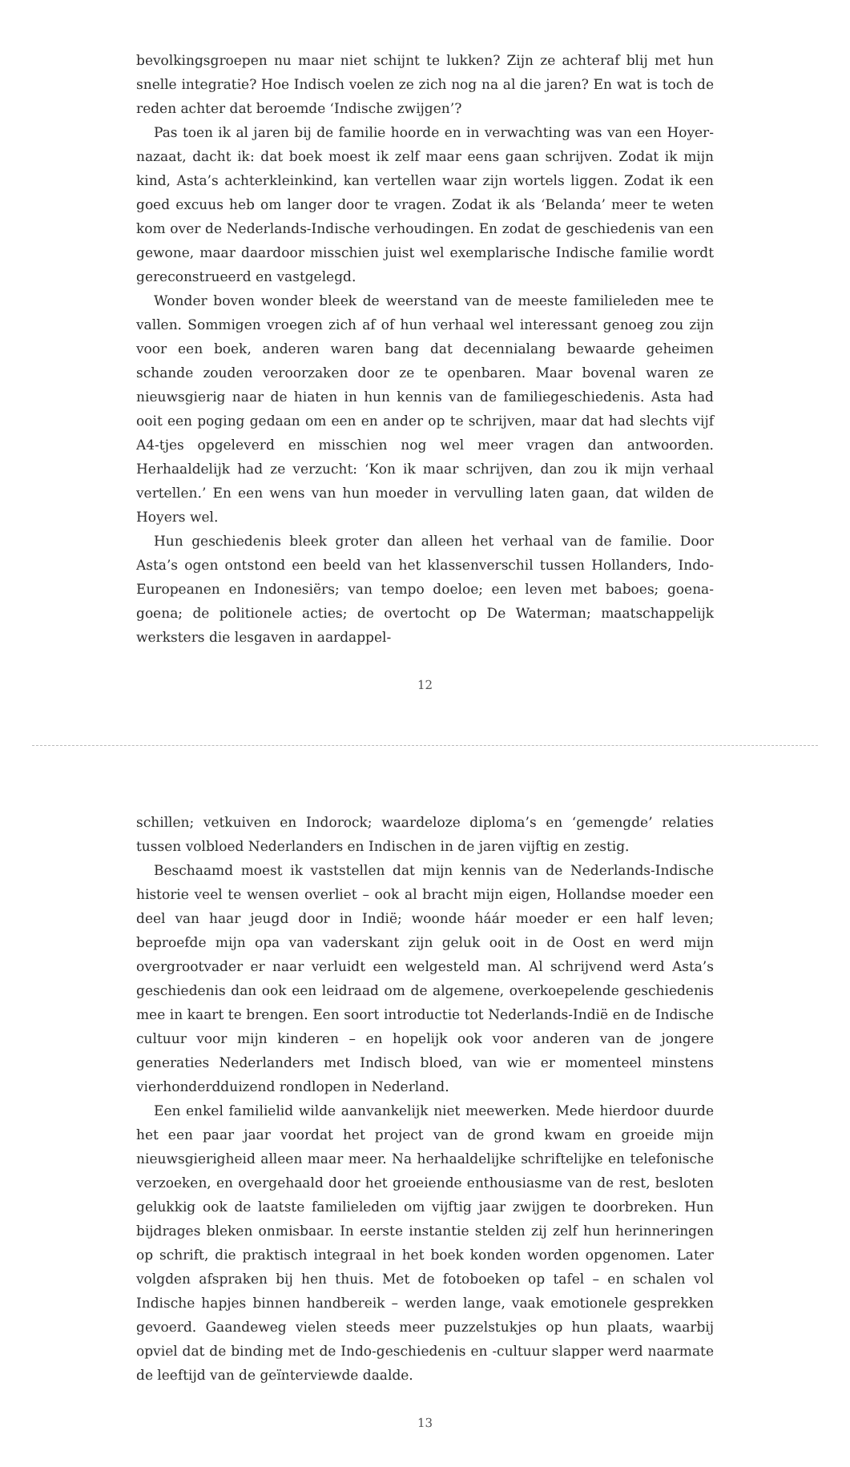bevolkingsgroepen nu maar niet schijnt te lukken? Zijn ze achteraf blij met hun snelle integratie? Hoe Indisch voelen ze zich nog na al die jaren? En wat is toch de reden achter dat beroemde ‘Indische zwijgen’?
Pas toen ik al jaren bij de familie hoorde en in verwachting was van een Hoyer-nazaat, dacht ik: dat boek moest ik zelf maar eens gaan schrijven. Zodat ik mijn kind, Asta’s achterkleinkind, kan vertellen waar zijn wortels liggen. Zodat ik een goed excuus heb om langer door te vragen. Zodat ik als ‘Belanda’ meer te weten kom over de Nederlands-Indische verhoudingen. En zodat de geschiedenis van een gewone, maar daardoor misschien juist wel exemplarische Indische familie wordt gereconstrueerd en vastgelegd.
Wonder boven wonder bleek de weerstand van de meeste familieleden mee te vallen. Sommigen vroegen zich af of hun verhaal wel interessant genoeg zou zijn voor een boek, anderen waren bang dat decennialang bewaarde geheimen schande zouden veroorzaken door ze te openbaren. Maar bovenal waren ze nieuwsgierig naar de hiaten in hun kennis van de familiegeschiedenis. Asta had ooit een poging gedaan om een en ander op te schrijven, maar dat had slechts vijf A4-tjes opgeleverd en misschien nog wel meer vragen dan antwoorden. Herhaaldelijk had ze verzucht: ‘Kon ik maar schrijven, dan zou ik mijn verhaal vertellen.’ En een wens van hun moeder in vervulling laten gaan, dat wilden de Hoyers wel.
Hun geschiedenis bleek groter dan alleen het verhaal van de familie. Door Asta’s ogen ontstond een beeld van het klassenverschil tussen Hollanders, Indo-Europeanen en Indonesiërs; van tempo doeloe; een leven met baboes; goena-goena; de politionele acties; de overtocht op De Waterman; maatschappelijk werksters die lesgaven in aardappel-
12
schillen; vetkuiven en Indorock; waardeloze diploma’s en ‘gemengde’ relaties tussen volbloed Nederlanders en Indischen in de jaren vijftig en zestig.
Beschaamd moest ik vaststellen dat mijn kennis van de Nederlands-Indische historie veel te wensen overliet – ook al bracht mijn eigen, Hollandse moeder een deel van haar jeugd door in Indië; woonde háár moeder er een half leven; beproefde mijn opa van vaderskant zijn geluk ooit in de Oost en werd mijn overgrootvader er naar verluidt een welgesteld man. Al schrijvend werd Asta’s geschiedenis dan ook een leidraad om de algemene, overkoepelende geschiedenis mee in kaart te brengen. Een soort introductie tot Nederlands-Indië en de Indische cultuur voor mijn kinderen – en hopelijk ook voor anderen van de jongere generaties Nederlanders met Indisch bloed, van wie er momenteel minstens vierhonderdduizend rondlopen in Nederland.
Een enkel familielid wilde aanvankelijk niet meewerken. Mede hierdoor duurde het een paar jaar voordat het project van de grond kwam en groeide mijn nieuwsgierigheid alleen maar meer. Na herhaaldelijke schriftelijke en telefonische verzoeken, en overgehaald door het groeiende enthousiasme van de rest, besloten gelukkig ook de laatste familieleden om vijftig jaar zwijgen te doorbreken. Hun bijdrages bleken onmisbaar. In eerste instantie stelden zij zelf hun herinneringen op schrift, die praktisch integraal in het boek konden worden opgenomen. Later volgden afspraken bij hen thuis. Met de fotoboeken op tafel – en schalen vol Indische hapjes binnen handbereik – werden lange, vaak emotionele gesprekken gevoerd. Gaandeweg vielen steeds meer puzzelstukjes op hun plaats, waarbij opviel dat de binding met de Indo-geschiedenis en -cultuur slapper werd naarmate de leeftijd van de geïnterviewde daalde.
13